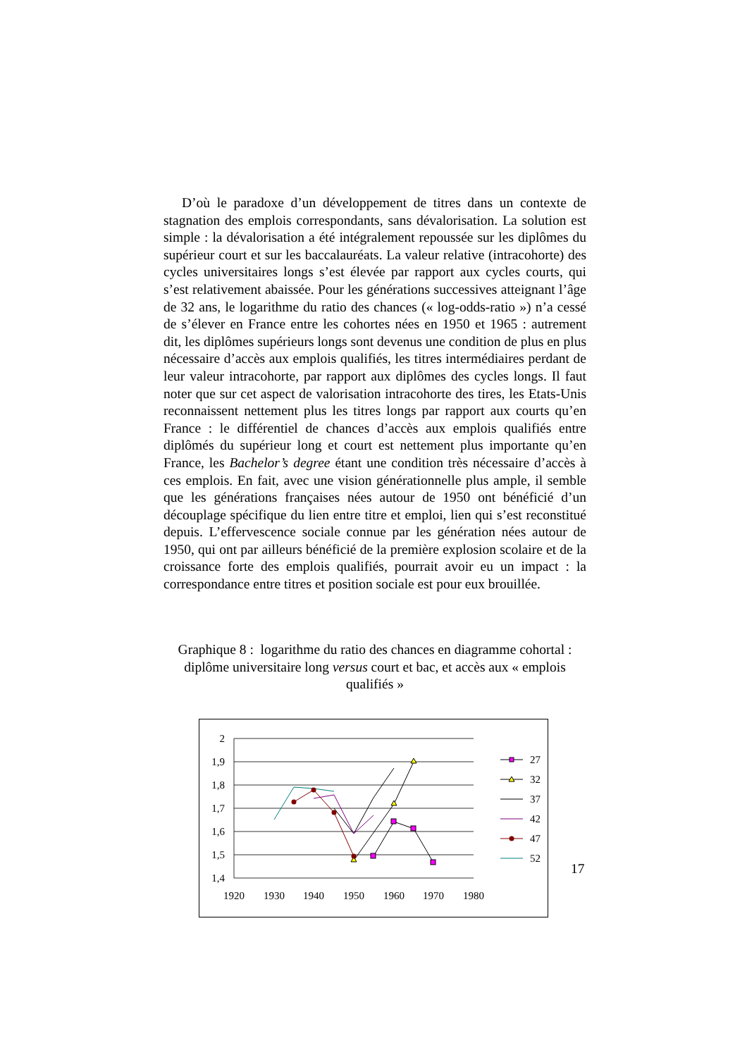D’où le paradoxe d’un développement de titres dans un contexte de stagnation des emplois correspondants, sans dévalorisation. La solution est simple : la dévalorisation a été intégralement repoussée sur les diplômes du supérieur court et sur les baccalauréats. La valeur relative (intracohorte) des cycles universitaires longs s’est élevée par rapport aux cycles courts, qui s’est relativement abaissée. Pour les générations successives atteignant l’âge de 32 ans, le logarithme du ratio des chances (« log-odds-ratio ») n’a cessé de s’élever en France entre les cohortes nées en 1950 et 1965 : autrement dit, les diplômes supérieurs longs sont devenus une condition de plus en plus nécessaire d’accès aux emplois qualifiés, les titres intermédiaires perdant de leur valeur intracohorte, par rapport aux diplômes des cycles longs. Il faut noter que sur cet aspect de valorisation intracohorte des tires, les Etats-Unis reconnaissent nettement plus les titres longs par rapport aux courts qu’en France : le différentiel de chances d’accès aux emplois qualifiés entre diplômés du supérieur long et court est nettement plus importante qu’en France, les Bachelor’s degree étant une condition très nécessaire d’accès à ces emplois. En fait, avec une vision générationnelle plus ample, il semble que les générations françaises nées autour de 1950 ont bénéficié d’un découplage spécifique du lien entre titre et emploi, lien qui s’est reconstitué depuis. L’effervescence sociale connue par les génération nées autour de 1950, qui ont par ailleurs bénéficié de la première explosion scolaire et de la croissance forte des emplois qualifiés, pourrait avoir eu un impact : la correspondance entre titres et position sociale est pour eux brouillée.
Graphique 8 : logarithme du ratio des chances en diagramme cohortal : diplôme universitaire long versus court et bac, et accès aux « emplois qualifiés »
2
1,9
1,8
1,7
1,6
1,5
1,4
1920
1930
1940
1950
1960
1970
1980
27
32
37
42
47
52
17